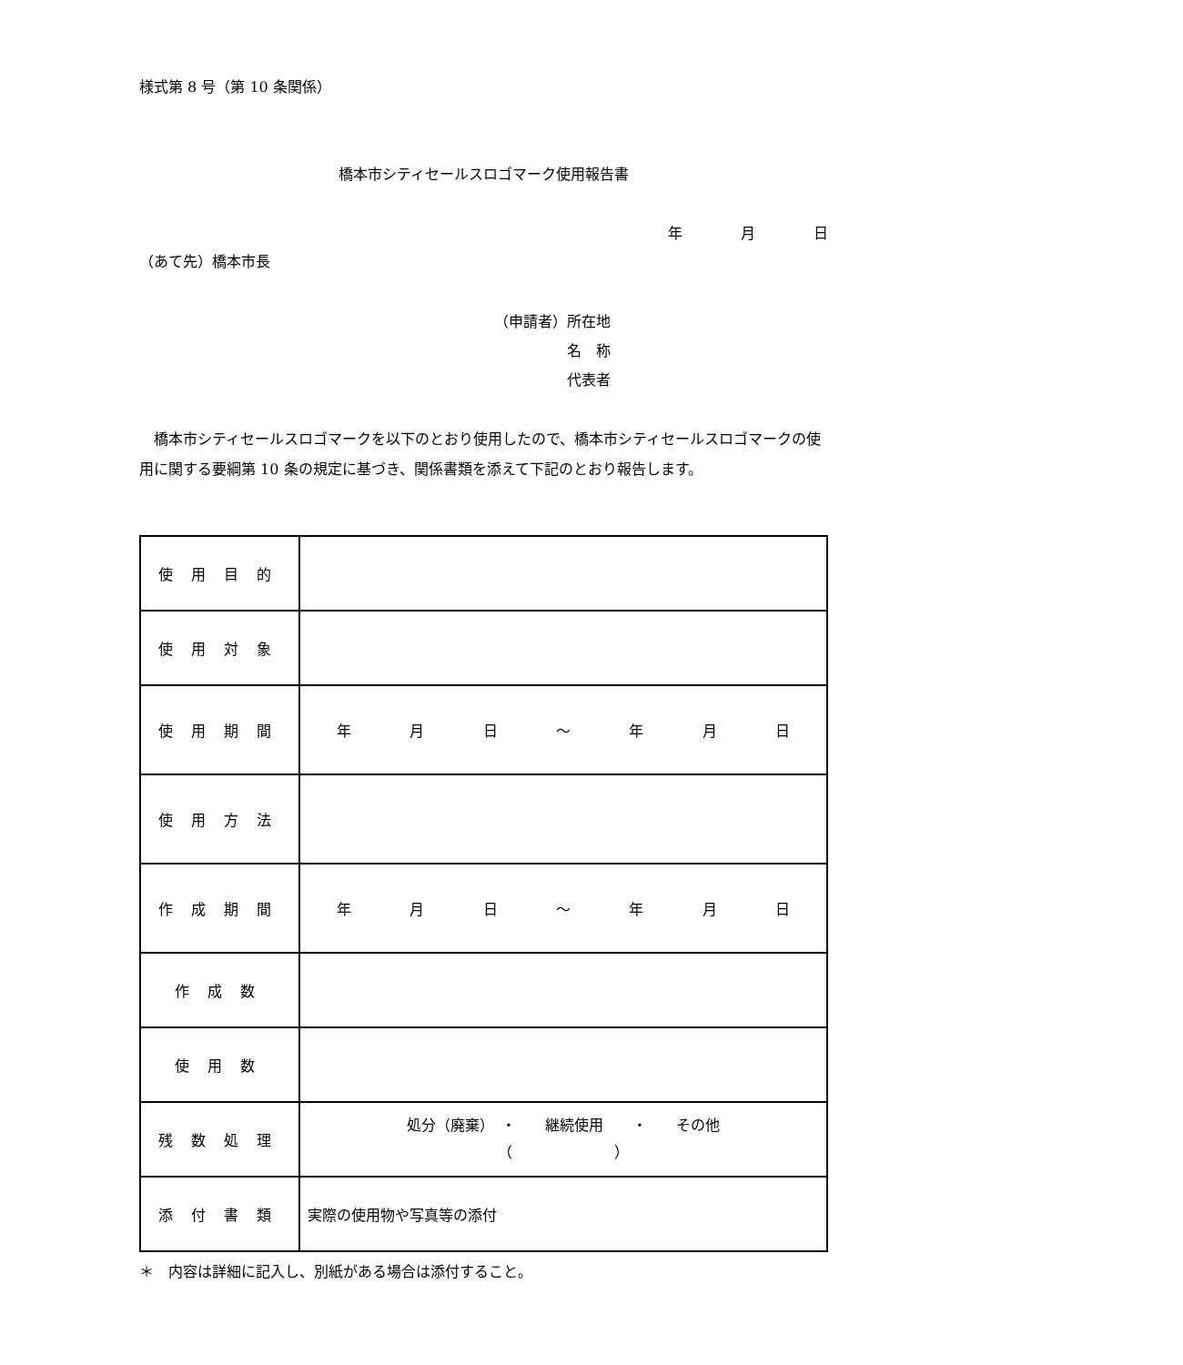様式第 8 号（第 10 条関係）
橋本市シティセールスロゴマーク使用報告書
年　　　　月　　　　日
（あて先）橋本市長
（申請者）所在地
　　　　　名　称
　　　　　代表者
　橋本市シティセールスロゴマークを以下のとおり使用したので、橋本市シティセールスロゴマークの使用に関する要綱第 10 条の規定に基づき、関係書類を添えて下記のとおり報告します。
| 使用目的 | |
| 使用対象 | |
| 使用期間 | 年 月 日 ～ 年 月 日 |
| 使用方法 | |
| 作成期間 | 年 月 日 ～ 年 月 日 |
| 作成数 | |
| 使用数 | |
| 残数処理 | 処分（廃棄） ・ 継続使用 ・ その他 （ ） |
| 添付書類 | 実際の使用物や写真等の添付 |
＊　内容は詳細に記入し、別紙がある場合は添付すること。